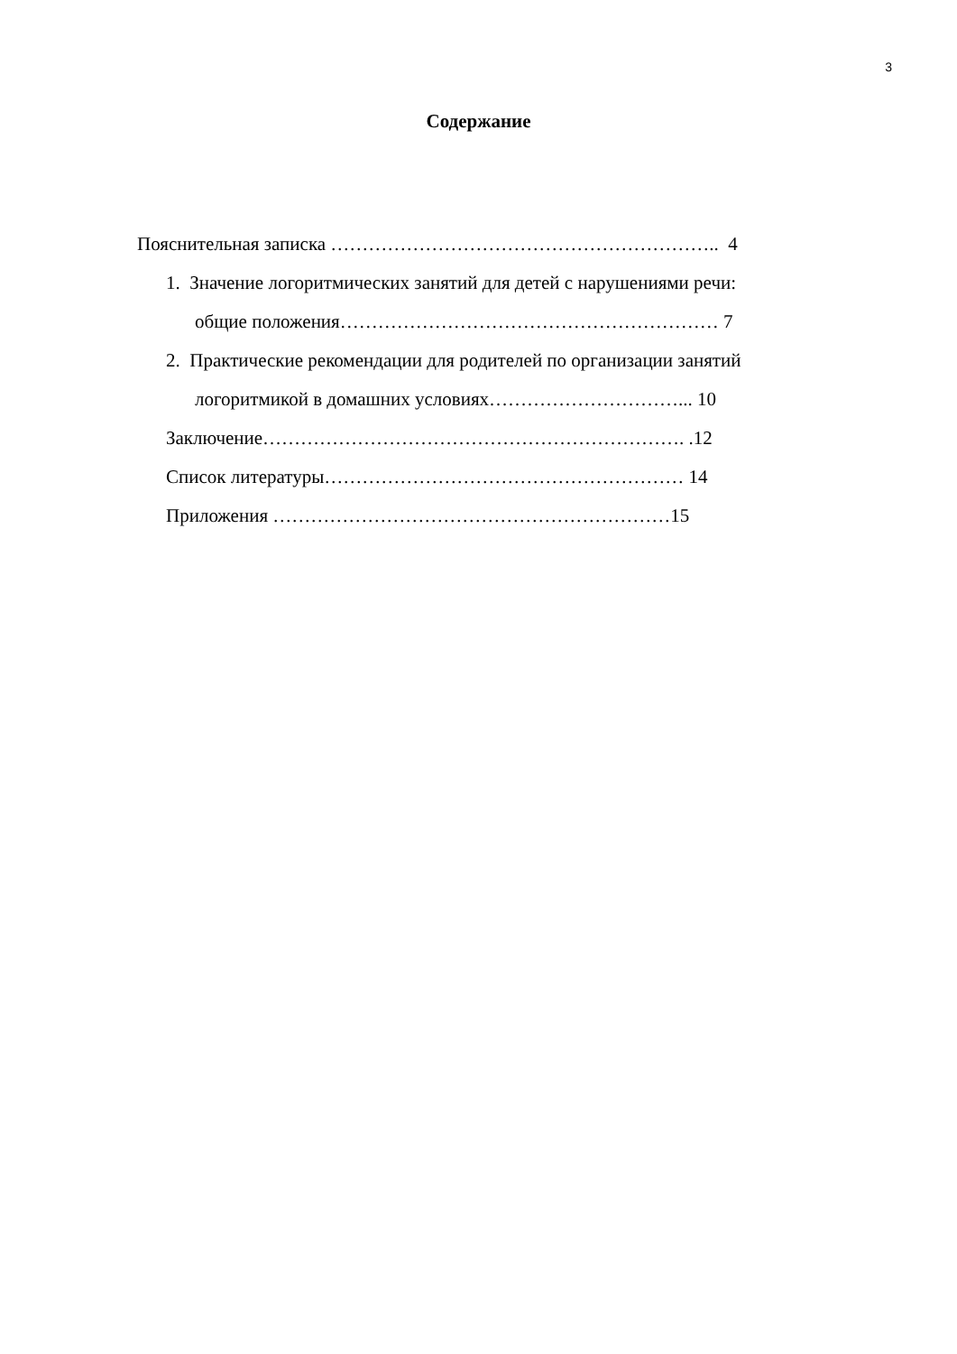3
Содержание
Пояснительная записка …………………………………………………….. 4
1. Значение логоритмических занятий для детей с нарушениями речи:
общие положения…………………………………………………… 7
2. Практические рекомендации для родителей по организации занятий
логоритмикой в домашних условиях…………………………... 10
Заключение…………………………………………………………. .12
Список литературы………………………………………………… 14
Приложения ………………………………………………………15